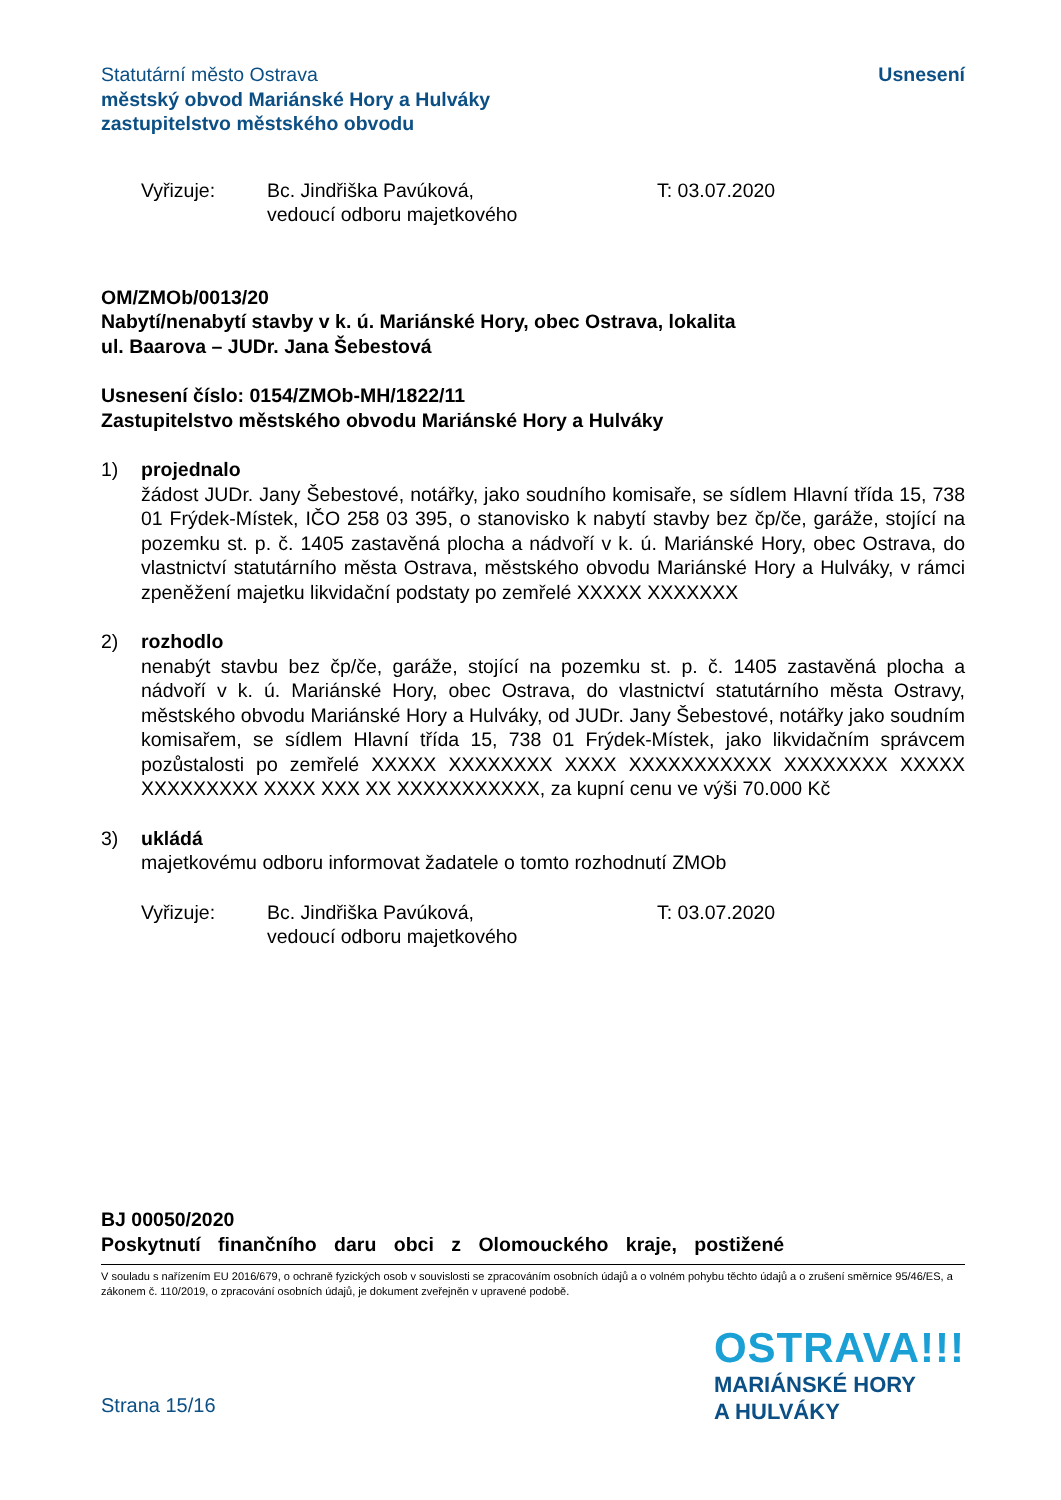Statutární město Ostrava
městský obvod Mariánské Hory a Hulváky
zastupitelstvo městského obvodu
Usnesení
Vyřizuje: Bc. Jindřiška Pavúková,
vedoucí odboru majetkového
T: 03.07.2020
OM/ZMOb/0013/20
Nabytí/nenabytí stavby v k. ú. Mariánské Hory, obec Ostrava, lokalita
ul. Baarova – JUDr. Jana Šebestová
Usnesení číslo: 0154/ZMOb-MH/1822/11
Zastupitelstvo městského obvodu Mariánské Hory a Hulváky
1) projednalo
žádost JUDr. Jany Šebestové, notářky, jako soudního komisaře, se sídlem Hlavní třída 15, 738 01 Frýdek-Místek, IČO 258 03 395, o stanovisko k nabytí stavby bez čp/če, garáže, stojící na pozemku st. p. č. 1405 zastavěná plocha a nádvoří v k. ú. Mariánské Hory, obec Ostrava, do vlastnictví statutárního města Ostrava, městského obvodu Mariánské Hory a Hulváky, v rámci zpeněžení majetku likvidační podstaty po zemřelé XXXXX XXXXXXX
2) rozhodlo
nenabýt stavbu bez čp/če, garáže, stojící na pozemku st. p. č. 1405 zastavěná plocha a nádvoří v k. ú. Mariánské Hory, obec Ostrava, do vlastnictví statutárního města Ostravy, městského obvodu Mariánské Hory a Hulváky, od JUDr. Jany Šebestové, notářky jako soudním komisařem, se sídlem Hlavní třída 15, 738 01 Frýdek-Místek, jako likvidačním správcem pozůstalosti po zemřelé XXXXX XXXXXXXX XXXX XXXXXXXXXXX XXXXXXXX XXXXX XXXXXXXXX XXXX XXX XX XXXXXXXXXXX, za kupní cenu ve výši 70.000 Kč
3) ukládá
majetkovému odboru informovat žadatele o tomto rozhodnutí ZMOb
Vyřizuje: Bc. Jindřiška Pavúková,
vedoucí odboru majetkového
T: 03.07.2020
BJ 00050/2020
Poskytnutí finančního daru obci z Olomouckého kraje, postižené
V souladu s nařízením EU 2016/679, o ochraně fyzických osob v souvislosti se zpracováním osobních údajů a o volném pohybu těchto údajů a o zrušení směrnice 95/46/ES, a zákonem č. 110/2019, o zpracování osobních údajů, je dokument zveřejněn v upravené podobě.
Strana 15/16
OSTRAVA!!!
MARIÁNSKÉ HORY
A HULVÁKY